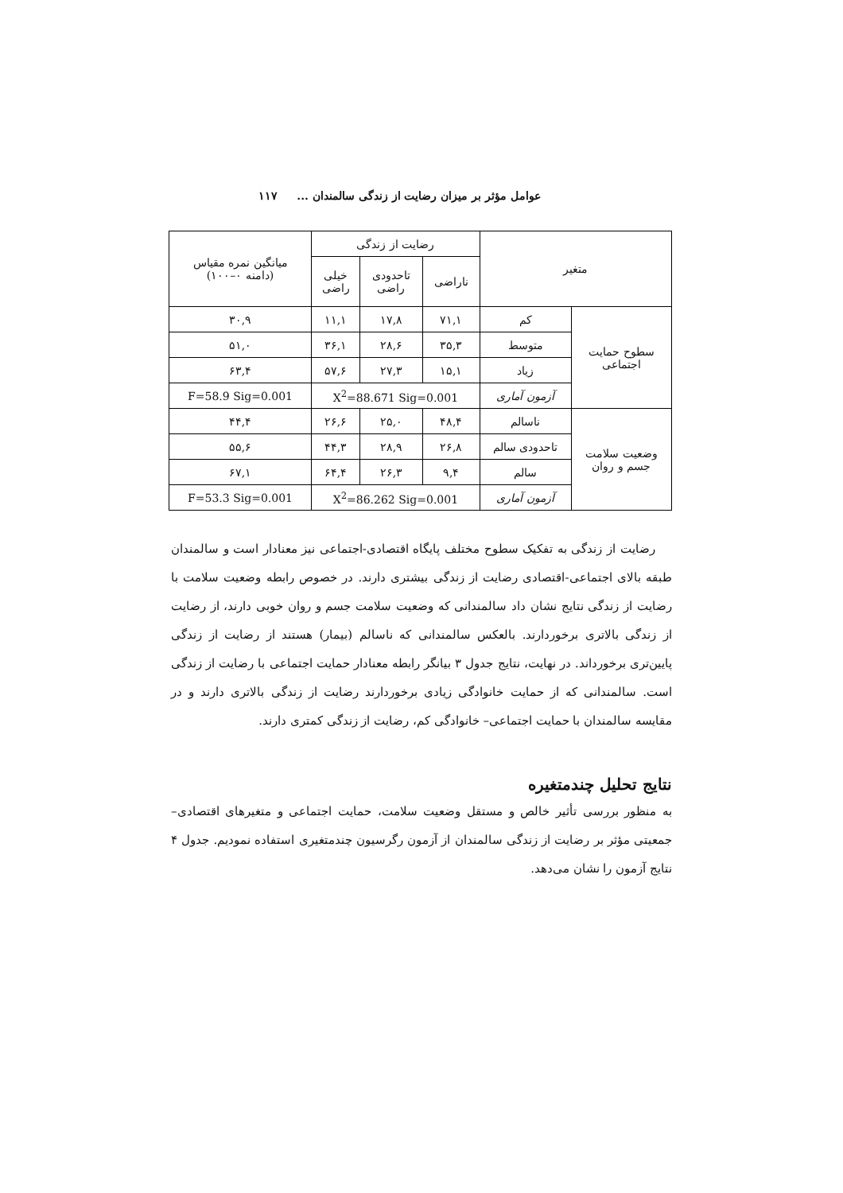عوامل مؤثر بر میزان رضایت از زندگی سالمندان ... ۱۱۷
| متغیر | | رضایت از زندگی | | | میانگین نمره مقیاس (دامنه ۰–۱۰۰) |
| --- | --- | --- | --- | --- | --- |
| | | ناراضی | تاحدودی راضی | خیلی راضی | |
| سطوح حمایت اجتماعی | کم | ۷۱,۱ | ۱۷,۸ | ۱۱,۱ | ۳۰,۹ |
| | متوسط | ۳۵,۳ | ۲۸,۶ | ۳۶,۱ | ۵۱,۰ |
| | زیاد | ۱۵,۱ | ۲۷,۳ | ۵۷,۶ | ۶۳,۴ |
| | آزمون آماری | X<sup>2</sup>=88.671 Sig=0.001 | | | F=58.9 Sig=0.001 |
| وضعیت سلامت جسم و روان | ناسالم | ۴۸,۴ | ۲۵,۰ | ۲۶,۶ | ۴۴,۴ |
| | تاحدودی سالم | ۲۶,۸ | ۲۸,۹ | ۴۴,۳ | ۵۵,۶ |
| | سالم | ۹,۴ | ۲۶,۳ | ۶۴,۴ | ۶۷,۱ |
| | آزمون آماری | X<sup>2</sup>=86.262 Sig=0.001 | | | F=53.3 Sig=0.001 |
رضایت از زندگی به تفکیک سطوح مختلف پایگاه اقتصادی-اجتماعی نیز معنادار است و سالمندان طبقه بالای اجتماعی-اقتصادی رضایت از زندگی بیشتری دارند. در خصوص رابطه وضعیت سلامت با رضایت از زندگی نتایج نشان داد سالمندانی که وضعیت سلامت جسم و روان خوبی دارند، از رضایت از زندگی بالاتری برخوردارند. بالعکس سالمندانی که ناسالم (بیمار) هستند از رضایت از زندگی پایین‌تری برخورداند. در نهایت، نتایج جدول ۳ بیانگر رابطه معنادار حمایت اجتماعی با رضایت از زندگی است. سالمندانی که از حمایت خانوادگی زیادی برخوردارند رضایت از زندگی بالاتری دارند و در مقایسه سالمندان با حمایت اجتماعی– خانوادگی کم، رضایت از زندگی کمتری دارند.
نتایج تحلیل چندمتغیره
به منظور بررسی تأثیر خالص و مستقل وضعیت سلامت، حمایت اجتماعی و متغیرهای اقتصادی– جمعیتی مؤثر بر رضایت از زندگی سالمندان از آزمون رگرسیون چندمتغیری استفاده نمودیم. جدول ۴ نتایج آزمون را نشان می‌دهد.